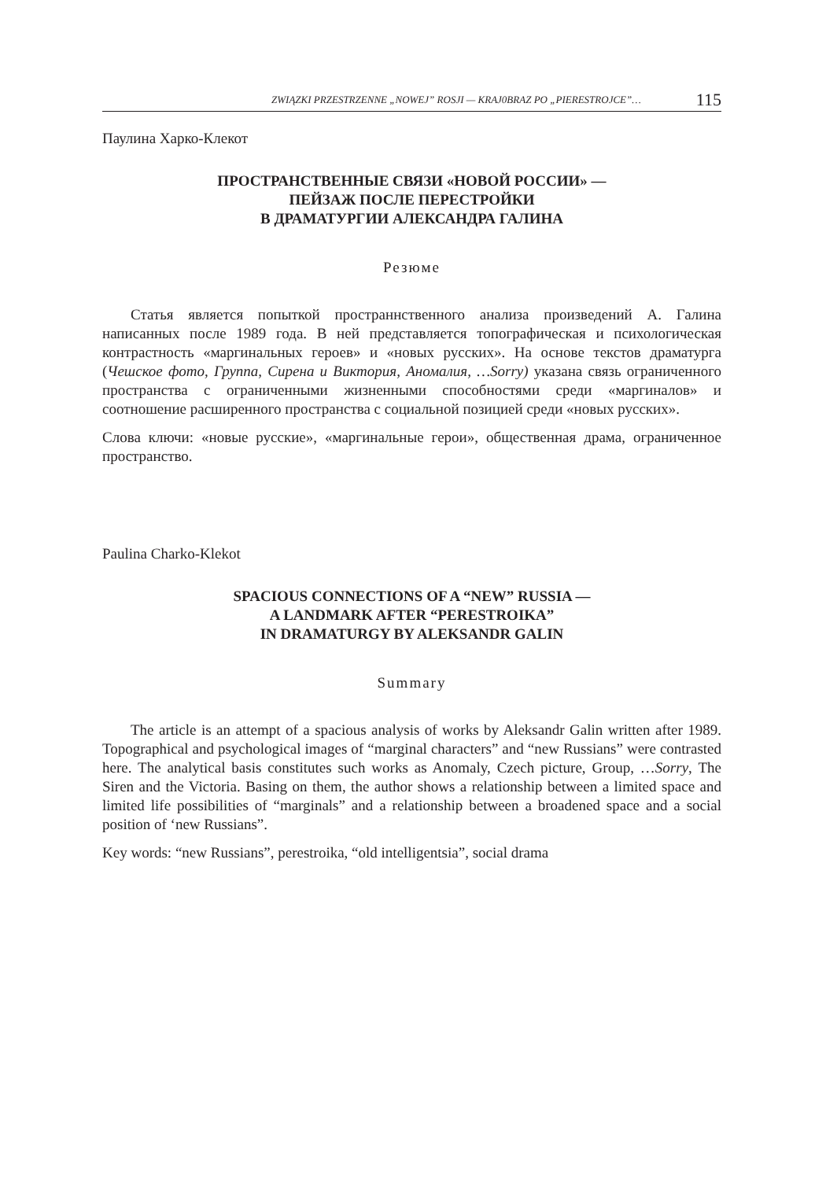ZWIĄZKI PRZESTRZENNE „NOWEJ” ROSJI — KRAJ0BRAZ PO „PIERESTROJCE”… 115
Паулина Харко-Клекот
ПРОСТРАНСТВЕННЫЕ СВЯЗИ «НОВОЙ РОССИИ» —
ПЕЙЗАЖ ПОСЛЕ ПЕРЕСТРОЙКИ
В ДРАМАТУРГИИ АЛЕКСАНДРА ГАЛИНА
Резюме
Статья является попыткой пространнственного анализа произведений А. Галина написанных после 1989 года. В ней представляется топографическая и психологическая контрастность «маргинальных героев» и «новых русских». На основе текстов драматурга (Чешское фото, Группа, Сирена и Виктория, Аномалия, …Sorry) указана связь ограниченного пространства с ограниченными жизненными способностями среди «маргиналов» и соотношение расширенного пространства с социальной позицией среди «новых русских».
Слова ключи: «новые русские», «маргинальные герои», общественная драма, ограниченное пространство.
Paulina Charko-Klekot
SPACIOUS CONNECTIONS OF A “NEW” RUSSIA —
A LANDMARK AFTER “PERESTROIKA”
IN DRAMATURGY BY ALEKSANDR GALIN
Summary
The article is an attempt of a spacious analysis of works by Aleksandr Galin written after 1989. Topographical and psychological images of “marginal characters” and “new Russians” were contrasted here. The analytical basis constitutes such works as Anomaly, Czech picture, Group, …Sorry, The Siren and the Victoria. Basing on them, the author shows a relationship between a limited space and limited life possibilities of “marginals” and a relationship between a broadened space and a social position of ‘new Russians”.
Key words: “new Russians”, perestroika, “old intelligentsia”, social drama